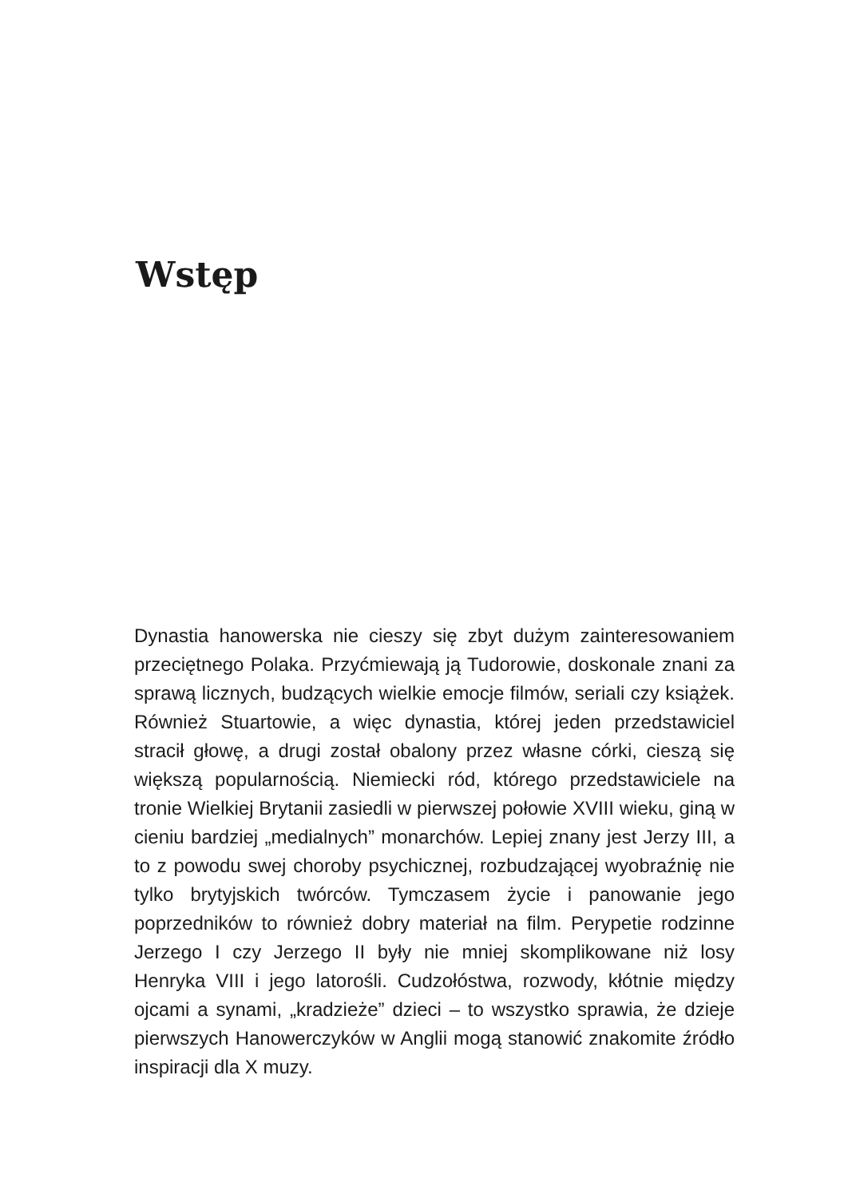Wstęp
Dynastia hanowerska nie cieszy się zbyt dużym zainteresowaniem przeciętnego Polaka. Przyćmiewają ją Tudorowie, doskonale znani za sprawą licznych, budzących wielkie emocje filmów, seriali czy książek. Również Stuartowie, a więc dynastia, której jeden przedstawiciel stracił głowę, a drugi został obalony przez własne córki, cieszą się większą popularnością. Niemiecki ród, którego przedstawiciele na tronie Wielkiej Brytanii zasiedli w pierwszej połowie XVIII wieku, giną w cieniu bardziej „medialnych” monarchów. Lepiej znany jest Jerzy III, a to z powodu swej choroby psychicznej, rozbudzającej wyobraźnię nie tylko brytyjskich twórców. Tymczasem życie i panowanie jego poprzedników to również dobry materiał na film. Perypetie rodzinne Jerzego I czy Jerzego II były nie mniej skomplikowane niż losy Henryka VIII i jego latorośli. Cudzołóstwa, rozwody, kłótnie między ojcami a synami, „kradzieże” dzieci – to wszystko sprawia, że dzieje pierwszych Hanowerczyków w Anglii mogą stanowić znakomite źródło inspiracji dla X muzy.